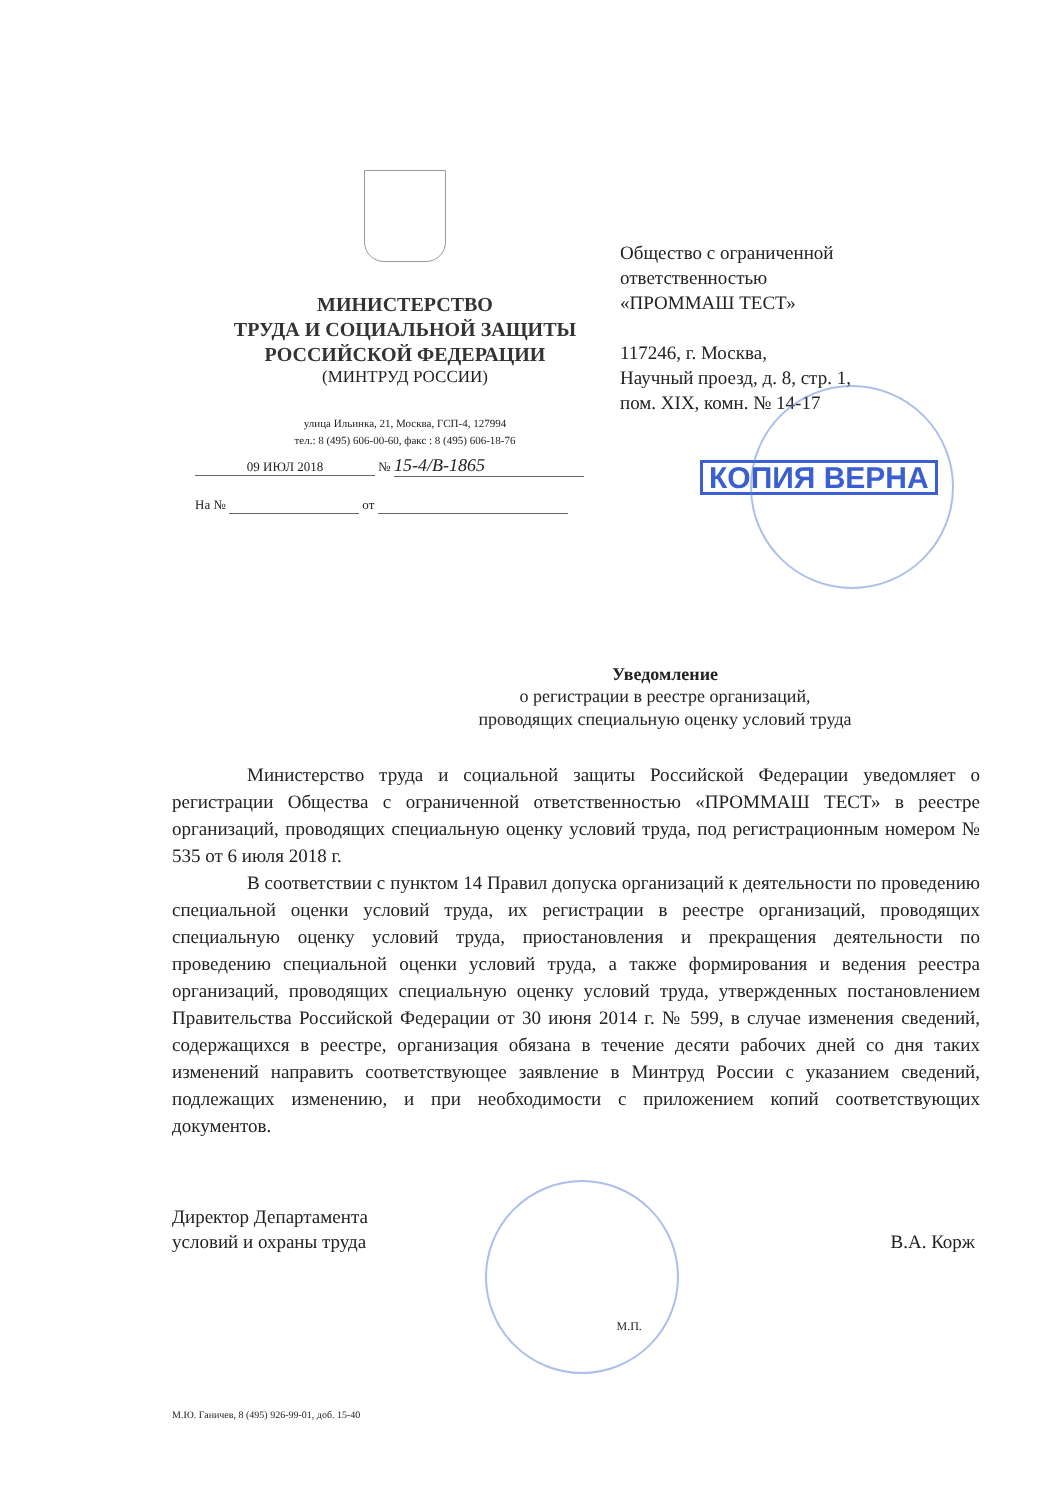МИНИСТЕРСТВО
ТРУДА И СОЦИАЛЬНОЙ ЗАЩИТЫ
РОССИЙСКОЙ ФЕДЕРАЦИИ
(МИНТРУД РОССИИ)
улица Ильинка, 21, Москва, ГСП-4, 127994
тел.: 8 (495) 606-00-60, факс : 8 (495) 606-18-76
09 ИЮЛ 2018 № 15-4/В-1865
На № от
Общество с ограниченной
ответственностью
«ПРОММАШ ТЕСТ»
117246, г. Москва,
Научный проезд, д. 8, стр. 1,
пом. XIX, комн. № 14-17
КОПИЯ ВЕРНА
Уведомление
о регистрации в реестре организаций,
проводящих специальную оценку условий труда
Министерство труда и социальной защиты Российской Федерации уведомляет о регистрации Общества с ограниченной ответственностью «ПРОММАШ ТЕСТ» в реестре организаций, проводящих специальную оценку условий труда, под регистрационным номером № 535 от 6 июля 2018 г.
В соответствии с пунктом 14 Правил допуска организаций к деятельности по проведению специальной оценки условий труда, их регистрации в реестре организаций, проводящих специальную оценку условий труда, приостановления и прекращения деятельности по проведению специальной оценки условий труда, а также формирования и ведения реестра организаций, проводящих специальную оценку условий труда, утвержденных постановлением Правительства Российской Федерации от 30 июня 2014 г. № 599, в случае изменения сведений, содержащихся в реестре, организация обязана в течение десяти рабочих дней со дня таких изменений направить соответствующее заявление в Минтруд России с указанием сведений, подлежащих изменению, и при необходимости с приложением копий соответствующих документов.
Директор Департамента
условий и охраны труда
М.П.
В.А. Корж
М.Ю. Ганичев, 8 (495) 926-99-01, доб. 15-40